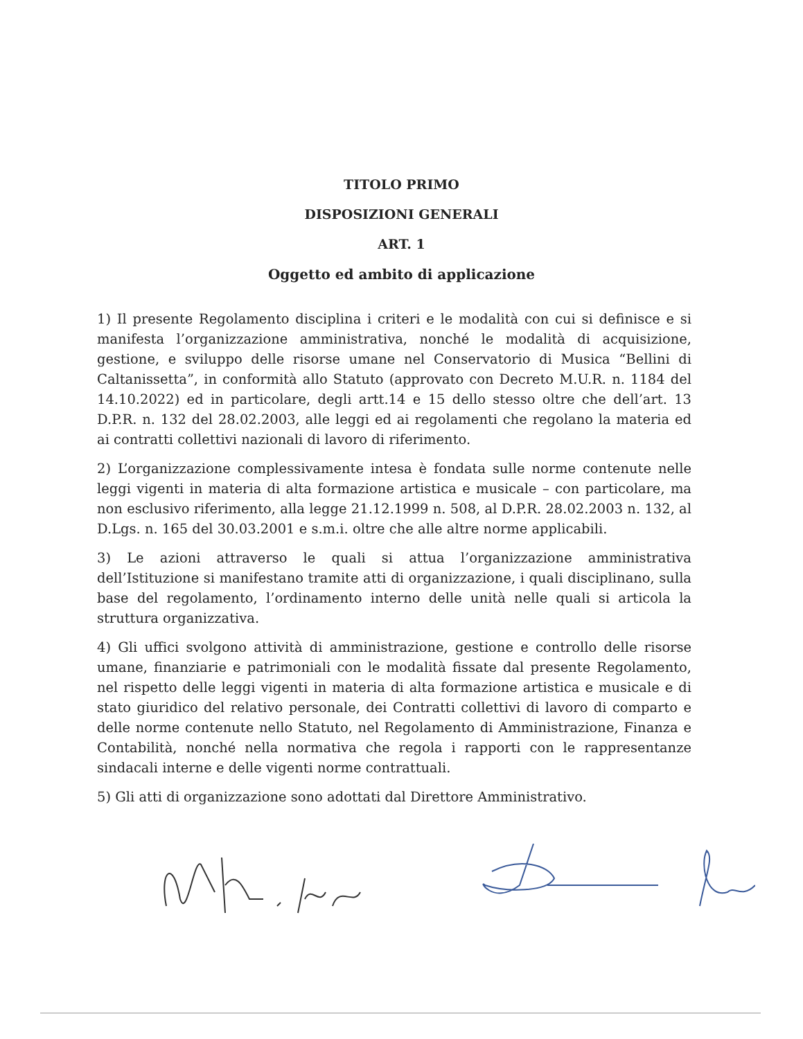TITOLO PRIMO
DISPOSIZIONI GENERALI
ART. 1
Oggetto ed ambito di applicazione
1) Il presente Regolamento disciplina i criteri e le modalità con cui si definisce e si manifesta l’organizzazione amministrativa, nonché le modalità di acquisizione, gestione, e sviluppo delle risorse umane nel Conservatorio di Musica “Bellini di Caltanissetta”, in conformità allo Statuto (approvato con Decreto M.U.R. n. 1184 del 14.10.2022) ed in particolare, degli artt.14 e 15 dello stesso oltre che dell’art. 13 D.P.R. n. 132 del 28.02.2003, alle leggi ed ai regolamenti che regolano la materia ed ai contratti collettivi nazionali di lavoro di riferimento.
2) L’organizzazione complessivamente intesa è fondata sulle norme contenute nelle leggi vigenti in materia di alta formazione artistica e musicale – con particolare, ma non esclusivo riferimento, alla legge 21.12.1999 n. 508, al D.P.R. 28.02.2003 n. 132, al D.Lgs. n. 165 del 30.03.2001 e s.m.i. oltre che alle altre norme applicabili.
3) Le azioni attraverso le quali si attua l’organizzazione amministrativa dell’Istituzione si manifestano tramite atti di organizzazione, i quali disciplinano, sulla base del regolamento, l’ordinamento interno delle unità nelle quali si articola la struttura organizzativa.
4) Gli uffici svolgono attività di amministrazione, gestione e controllo delle risorse umane, finanziarie e patrimoniali con le modalità fissate dal presente Regolamento, nel rispetto delle leggi vigenti in materia di alta formazione artistica e musicale e di stato giuridico del relativo personale, dei Contratti collettivi di lavoro di comparto e delle norme contenute nello Statuto, nel Regolamento di Amministrazione, Finanza e Contabilità, nonché nella normativa che regola i rapporti con le rappresentanze sindacali interne e delle vigenti norme contrattuali.
5) Gli atti di organizzazione sono adottati dal Direttore Amministrativo.